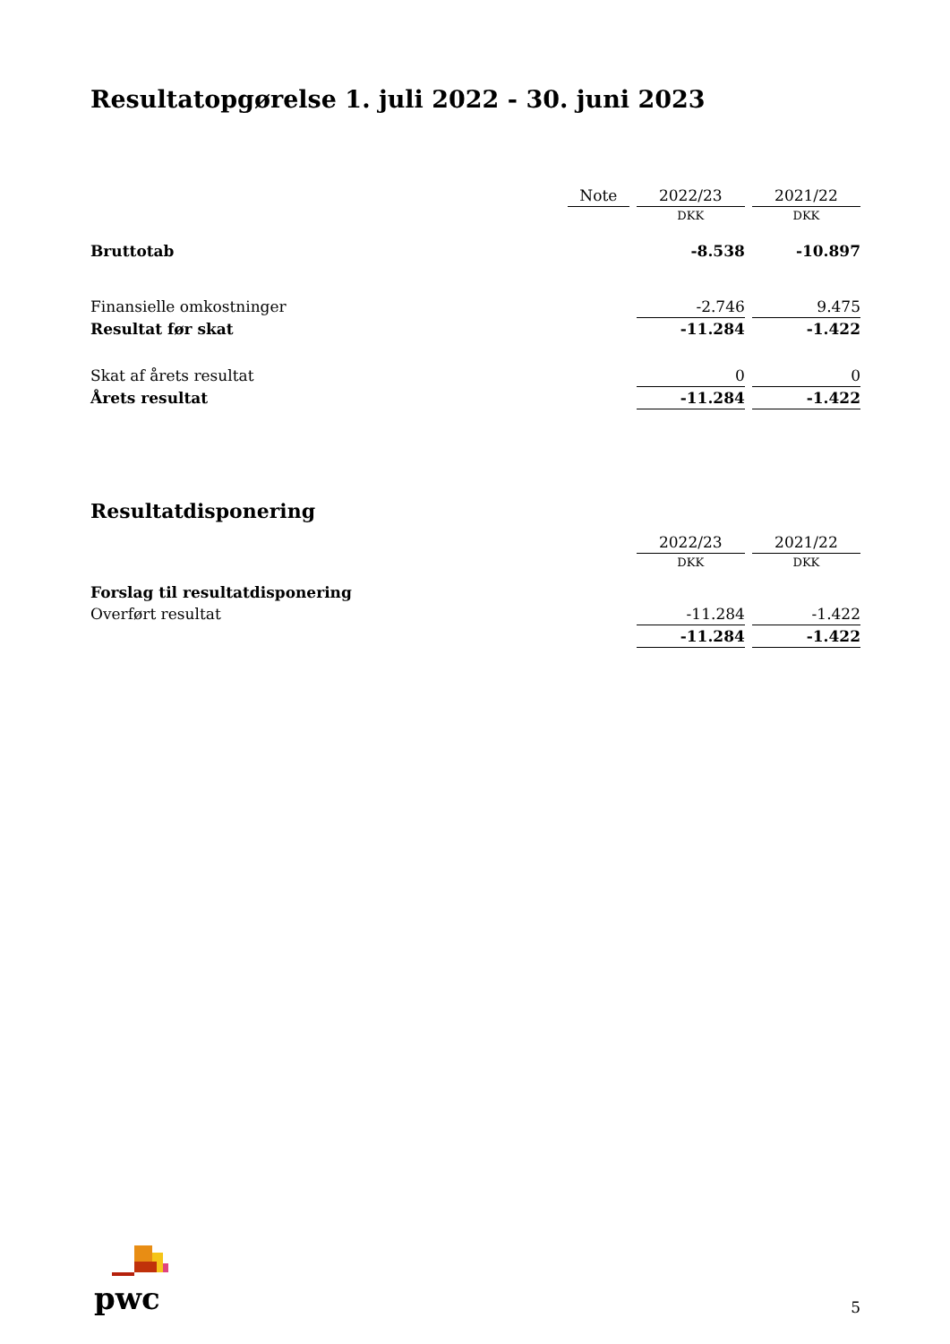Resultatopgørelse 1. juli 2022 - 30. juni 2023
| | Note | 2022/23 | 2021/22 |
| | | DKK | DKK |
| Bruttotab | | -8.538 | -10.897 |
| Finansielle omkostninger | | -2.746 | 9.475 |
| Resultat før skat | | -11.284 | -1.422 |
| Skat af årets resultat | | 0 | 0 |
| Årets resultat | | -11.284 | -1.422 |
Resultatdisponering
| | 2022/23 | 2021/22 |
| | DKK | DKK |
| Forslag til resultatdisponering | | |
| Overført resultat | -11.284 | -1.422 |
| | -11.284 | -1.422 |
pwc
5